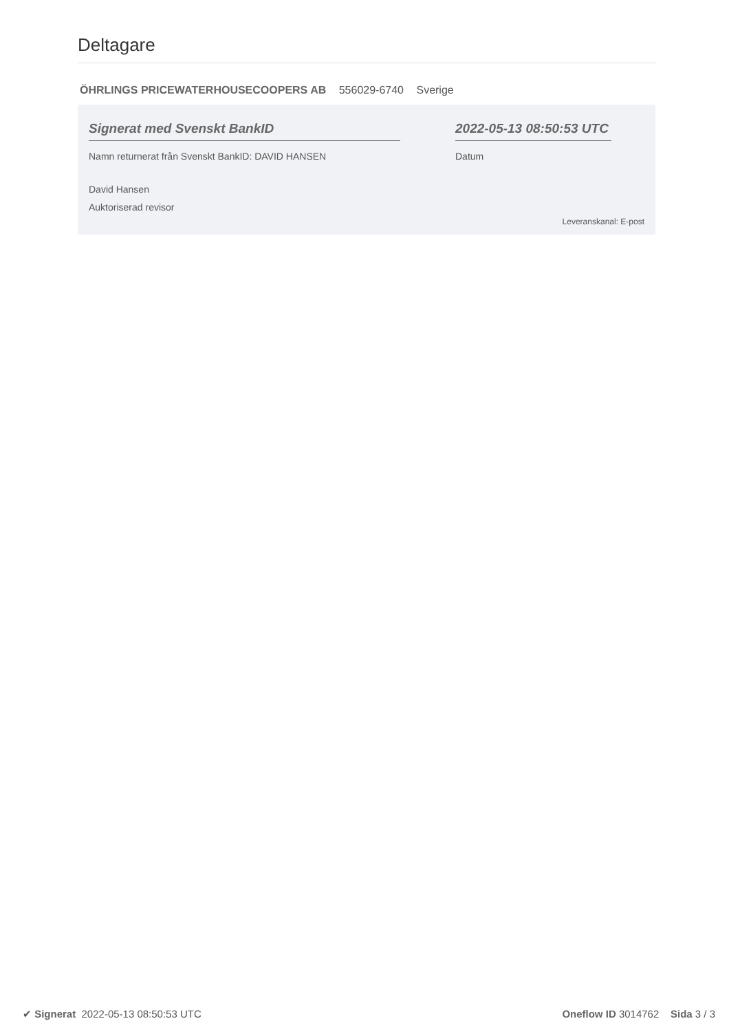Deltagare
ÖHRLINGS PRICEWATERHOUSECOOPERS AB 556029-6740 Sverige
Signerat med Svenskt BankID
Namn returnerat från Svenskt BankID: DAVID HANSEN
David Hansen
Auktoriserad revisor
2022-05-13 08:50:53 UTC
Datum
Leveranskanal: E-post
✔ Signerat 2022-05-13 08:50:53 UTC
Oneflow ID 3014762 Sida 3 / 3